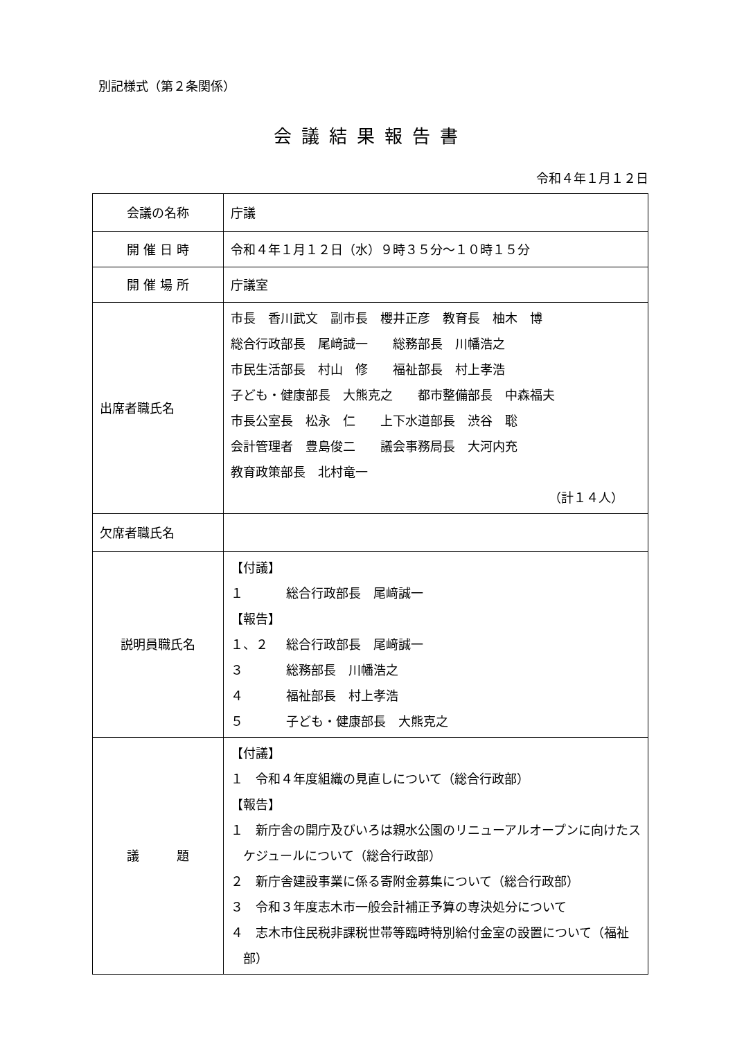別記様式（第２条関係）
会議結果報告書
令和４年１月１２日
| 会議の名称 | 庁議 |
| 開 催 日 時 | 令和４年１月１２日（水）９時３５分～１０時１５分 |
| 開 催 場 所 | 庁議室 |
| 出席者職氏名 | 市長 香川武文 副市長 櫻井正彦 教育長 柚木 博 総合行政部長 尾﨑誠一 総務部長 川幡浩之 市民生活部長 村山 修 福祉部長 村上孝浩 子ども・健康部長 大熊克之 都市整備部長 中森福夫 市長公室長 松永 仁 上下水道部長 渋谷 聡 会計管理者 豊島俊二 議会事務局長 大河内充 教育政策部長 北村竜一 （計１４人） |
| 欠席者職氏名 | |
| 説明員職氏名 | 【付議】 １ 総合行政部長 尾﨑誠一 【報告】 １、２ 総合行政部長 尾﨑誠一 ３ 総務部長 川幡浩之 ４ 福祉部長 村上孝浩 ５ 子ども・健康部長 大熊克之 |
| 議 題 | 【付議】 １ 令和４年度組織の見直しについて（総合行政部） 【報告】 １ 新庁舎の開庁及びいろは親水公園のリニューアルオープンに向けたスケジュールについて（総合行政部） ２ 新庁舎建設事業に係る寄附金募集について（総合行政部） ３ 令和３年度志木市一般会計補正予算の専決処分について ４ 志木市住民税非課税世帯等臨時特別給付金室の設置について（福祉部） |